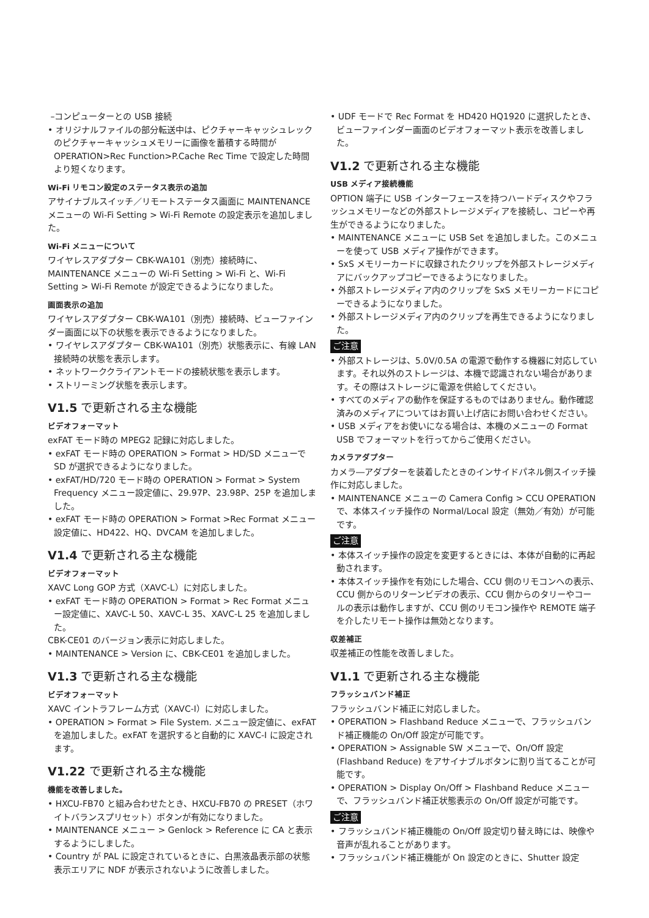–コンピューターとの USB 接続
• オリジナルファイルの部分転送中は、ピクチャーキャッシュレックのピクチャーキャッシュメモリーに画像を蓄積する時間が OPERATION>Rec Function>P.Cache Rec Time で設定した時間より短くなります。
Wi-Fi リモコン設定のステータス表示の追加
アサイナブルスイッチ／リモートステータス画面に MAINTENANCE メニューの Wi-Fi Setting > Wi-Fi Remote の設定表示を追加しました。
Wi-Fi メニューについて
ワイヤレスアダプター CBK-WA101（別売）接続時に、MAINTENANCE メニューの Wi-Fi Setting > Wi-Fi と、Wi-Fi Setting > Wi-Fi Remote が設定できるようになりました。
画面表示の追加
ワイヤレスアダプター CBK-WA101（別売）接続時、ビューファインダー画面に以下の状態を表示できるようになりました。
• ワイヤレスアダプター CBK-WA101（別売）状態表示に、有線 LAN 接続時の状態を表示します。
• ネットワーククライアントモードの接続状態を表示します。
• ストリーミング状態を表示します。
V1.5 で更新される主な機能
ビデオフォーマット
exFAT モード時の MPEG2 記録に対応しました。
• exFAT モード時の OPERATION > Format > HD/SD メニューで SD が選択できるようになりました。
• exFAT/HD/720 モード時の OPERATION > Format > System Frequency メニュー設定値に、29.97P、23.98P、25P を追加しました。
• exFAT モード時の OPERATION > Format >Rec Format メニュー設定値に、HD422、HQ、DVCAM を追加しました。
V1.4 で更新される主な機能
ビデオフォーマット
XAVC Long GOP 方式（XAVC-L）に対応しました。
• exFAT モード時の OPERATION > Format > Rec Format メニュー設定値に、XAVC-L 50、XAVC-L 35、XAVC-L 25 を追加しました。
CBK-CE01 のバージョン表示に対応しました。
• MAINTENANCE > Version に、CBK-CE01 を追加しました。
V1.3 で更新される主な機能
ビデオフォーマット
XAVC イントラフレーム方式（XAVC-I）に対応しました。
• OPERATION > Format > File System. メニュー設定値に、exFAT を追加しました。exFAT を選択すると自動的に XAVC-I に設定されます。
V1.22 で更新される主な機能
機能を改善しました。
• HXCU-FB70 と組み合わせたとき、HXCU-FB70 の PRESET（ホワイトバランスプリセット）ボタンが有効になりました。
• MAINTENANCE メニュー > Genlock > Reference に CA と表示するようにしました。
• Country が PAL に設定されているときに、白黒液晶表示部の状態表示エリアに NDF が表示されないように改善しました。
• UDF モードで Rec Format を HD420 HQ1920 に選択したとき、ビューファインダー画面のビデオフォーマット表示を改善しました。
V1.2 で更新される主な機能
USB メディア接続機能
OPTION 端子に USB インターフェースを持つハードディスクやフラッシュメモリーなどの外部ストレージメディアを接続し、コピーや再生ができるようになりました。
• MAINTENANCE メニューに USB Set を追加しました。このメニューを使って USB メディア操作ができます。
• SxS メモリーカードに収録されたクリップを外部ストレージメディアにバックアップコピーできるようになりました。
• 外部ストレージメディア内のクリップを SxS メモリーカードにコピーできるようになりました。
• 外部ストレージメディア内のクリップを再生できるようになりました。
ご注意
• 外部ストレージは、5.0V/0.5A の電源で動作する機器に対応しています。それ以外のストレージは、本機で認識されない場合があります。その際はストレージに電源を供給してください。
• すべてのメディアの動作を保証するものではありません。動作確認済みのメディアについてはお買い上げ店にお問い合わせください。
• USB メディアをお使いになる場合は、本機のメニューの Format USB でフォーマットを行ってからご使用ください。
カメラアダプター
カメラ―アダプターを装着したときのインサイドパネル側スイッチ操作に対応しました。
• MAINTENANCE メニューの Camera Config > CCU OPERATION で、本体スイッチ操作の Normal/Local 設定（無効／有効）が可能です。
ご注意
• 本体スイッチ操作の設定を変更するときには、本体が自動的に再起動されます。
• 本体スイッチ操作を有効にした場合、CCU 側のリモコンへの表示、CCU 側からのリターンビデオの表示、CCU 側からのタリーやコールの表示は動作しますが、CCU 側のリモコン操作や REMOTE 端子を介したリモート操作は無効となります。
収差補正
収差補正の性能を改善しました。
V1.1 で更新される主な機能
フラッシュバンド補正
フラッシュバンド補正に対応しました。
• OPERATION > Flashband Reduce メニューで、フラッシュバンド補正機能の On/Off 設定が可能です。
• OPERATION > Assignable SW メニューで、On/Off 設定 (Flashband Reduce) をアサイナブルボタンに割り当てることが可能です。
• OPERATION > Display On/Off > Flashband Reduce メニューで、フラッシュバンド補正状態表示の On/Off 設定が可能です。
ご注意
• フラッシュバンド補正機能の On/Off 設定切り替え時には、映像や音声が乱れることがあります。
• フラッシュバンド補正機能が On 設定のときに、Shutter 設定